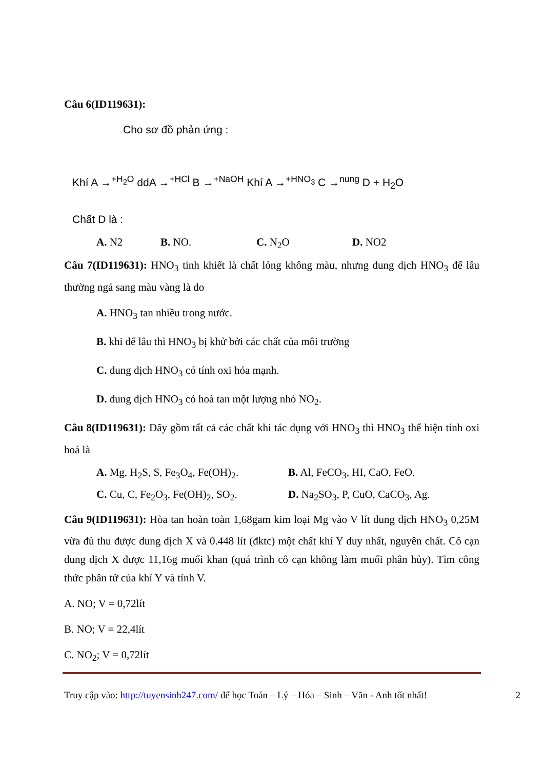Câu 6(ID119631):
Cho sơ đồ phản ứng :
Khí A →<sup>+H<sub>2</sub>O</sup> ddA →<sup>+HCl</sup> B →<sup>+NaOH</sup> Khí A →<sup>+HNO<sub>3</sub></sup> C →<sup>nung</sup> D + H<sub>2</sub>O
Chất D là :
A. N2 B. NO. C. N<sub>2</sub>O D. NO2
Câu 7(ID119631): HNO<sub>3</sub> tinh khiết là chất lỏng không màu, nhưng dung dịch HNO<sub>3</sub> để lâu thường ngả sang màu vàng là do
A. HNO<sub>3</sub> tan nhiều trong nước.
B. khi để lâu thì HNO<sub>3</sub> bị khử bởi các chất của môi trường
C. dung dịch HNO<sub>3</sub> có tính oxi hóa mạnh.
D. dung dịch HNO<sub>3</sub> có hoà tan một lượng nhỏ NO<sub>2</sub>.
Câu 8(ID119631): Dãy gồm tất cả các chất khi tác dụng với HNO<sub>3</sub> thì HNO<sub>3</sub> thể hiện tính oxi hoá là
A. Mg, H<sub>2</sub>S, S, Fe<sub>3</sub>O<sub>4</sub>, Fe(OH)<sub>2</sub>. B. Al, FeCO<sub>3</sub>, HI, CaO, FeO.
C. Cu, C, Fe<sub>2</sub>O<sub>3</sub>, Fe(OH)<sub>2</sub>, SO<sub>2</sub>. D. Na<sub>2</sub>SO<sub>3</sub>, P, CuO, CaCO<sub>3</sub>, Ag.
Câu 9(ID119631): Hòa tan hoàn toàn 1,68gam kim loại Mg vào V lít dung dịch HNO<sub>3</sub> 0,25M vừa đủ thu được dung dịch X và 0.448 lít (đktc) một chất khí Y duy nhất, nguyên chất. Cô cạn dung dịch X được 11,16g muối khan (quá trình cô cạn không làm muối phân hủy). Tìm công thức phân tử của khí Y và tính V.
A. NO; V = 0,72lít
B. NO; V = 22,4lít
C. NO<sub>2</sub>; V = 0,72lít
Truy cập vào: http://tuyensinh247.com/ để học Toán – Lý – Hóa – Sinh – Văn - Anh tốt nhất! 2